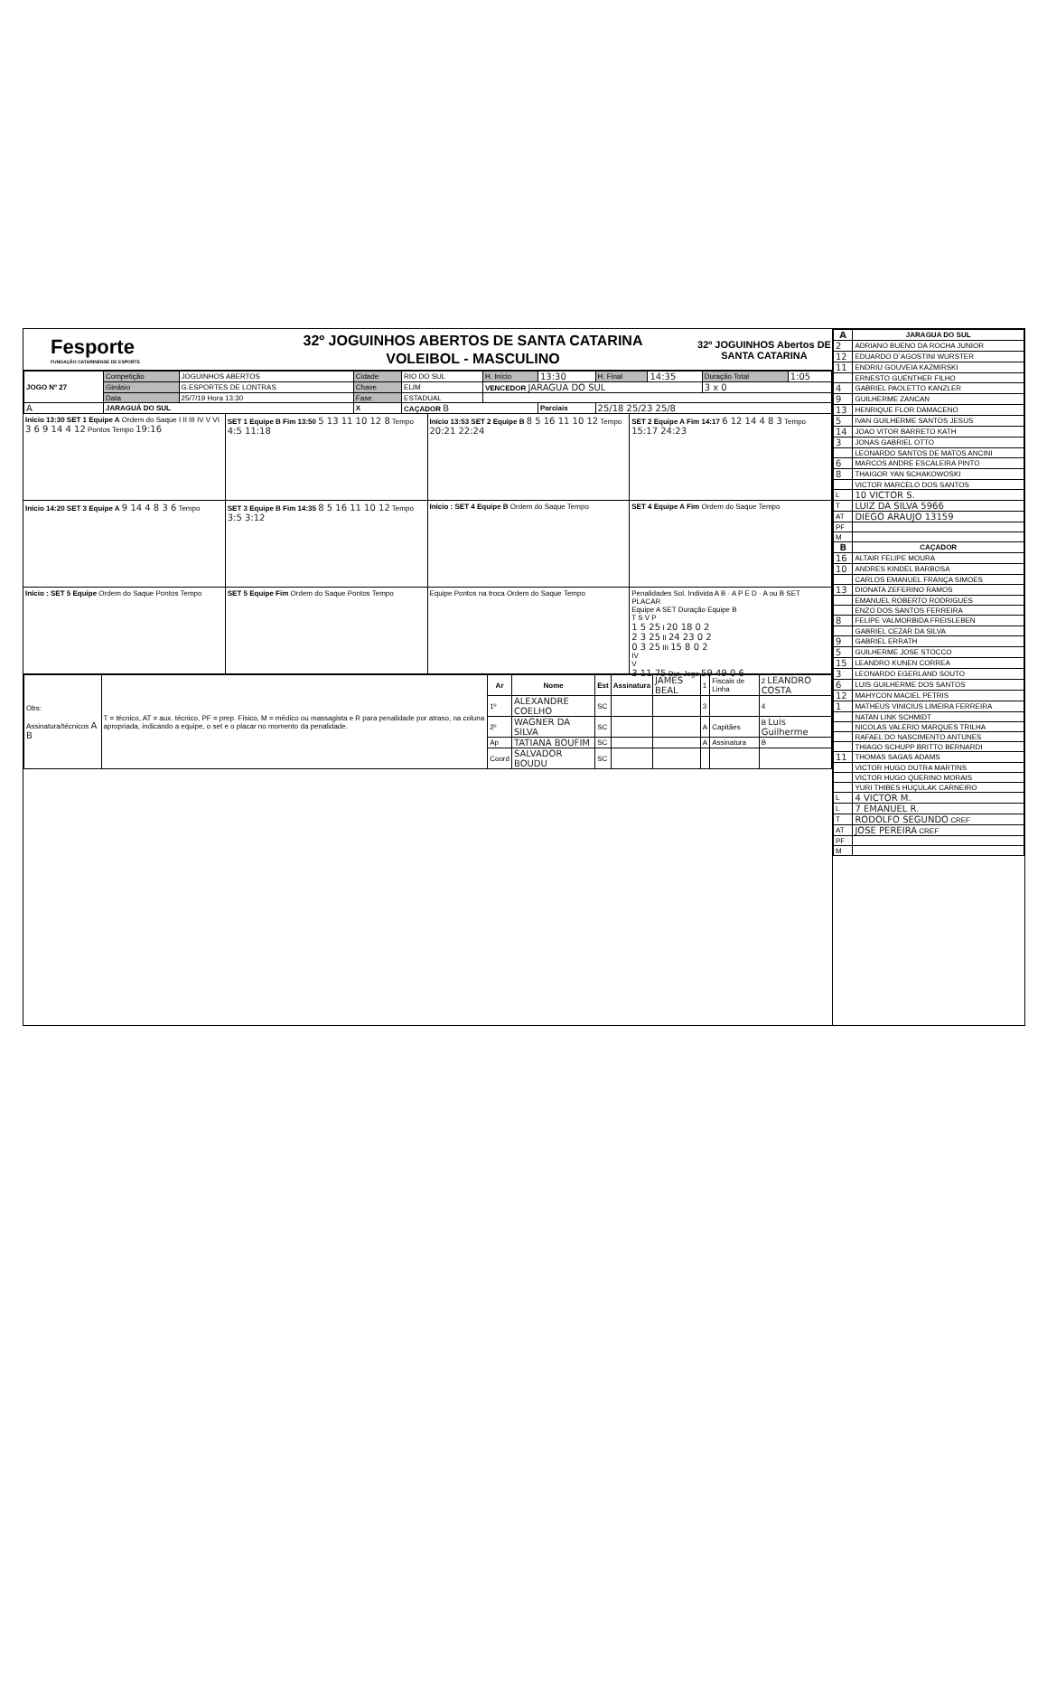Fesporte
FUNDAÇÃO CATARINENSE DE ESPORTE
32º JOGUINHOS ABERTOS DE SANTA CATARINA
VOLEIBOL - MASCULINO
32º JOGUINHOS Abertos DE SANTA CATARINA
| JOGO Nº 27 | Competição | JOGUINHOS ABERTOS | Cidade | RIO DO SUL | H. Início | 13:30 | H. Final | 14:35 | Duração Total | 1:05 |
| | Ginásio | G.ESPORTES DE LONTRAS | Chave | ELIM | VENCEDOR JARAGUA DO SUL | | | | 3 x 0 | |
| | Data | 25/7/19 Hora 13:30 | Fase | ESTADUAL | | | | | | |
| A | JARAGUÁ DO SUL | | X | CAÇADOR B | | Parciais | 25/18 25/23 25/8 | | | |
Início 13:30 SET 1 Equipe A Ordem do Saque I II III IV V VI 3 6 9 14 4 12 Pontos Tempo 19:16
SET 1 Equipe B Fim 13:50 5 13 11 10 12 8 Tempo 4:5 11:18
Início 13:53 SET 2 Equipe B 8 5 16 11 10 12 Tempo 20:21 22:24
SET 2 Equipe A Fim 14:17 6 12 14 4 8 3 Tempo 15:17 24:23
Início 14:20 SET 3 Equipe A 9 14 4 8 3 6 Tempo
SET 3 Equipe B Fim 14:35 8 5 16 11 10 12 Tempo 3:5 3:12
Início : SET 4 Equipe B Ordem do Saque Tempo
SET 4 Equipe A Fim Ordem do Saque Tempo
Início : SET 5 Equipe Ordem do Saque Pontos Tempo
SET 5 Equipe Fim Ordem do Saque Pontos Tempo
Equipe Pontos na troca Ordem do Saque Tempo
Penalidades Sol. Individa A B · A P E D · A ou B SET PLACAR
Equipe A SET Duração Equipe B
T S V P
1 5 25 I 20 18 0 2
2 3 25 II 24 23 0 2
0 3 25 III 15 8 0 2
IV
V
3 11 75 Dur. Jogo 59 49 0 6
| Obs: Assinatura/técnicos A B | T = técnico, AT = aux. técnico, PF = prep. Físico, M = médico ou massagista e R para penalidade por atraso, na coluna apropriada, indicando a equipe, o set e o placar no momento da penalidade. | Ar | Nome | Est | Assinatura | JAMES BEAL | 1 | Fiscais de Linha | 2 LEANDRO COSTA |
| | | 1º | ALEXANDRE COELHO | SC | | | 3 | | 4 |
| | | 2º | WAGNER DA SILVA | SC | | | A | Capitães | B Luis Guilherme |
| | | Ap | TATIANA BOUFIM | SC | | | A | Assinatura | B |
| | | Coord | SALVADOR BOUDU | SC | | | | | |
| A | JARAGUA DO SUL |
| --- | --- |
| 2 | ADRIANO BUENO DA ROCHA JUNIOR |
| 12 | EDUARDO D´AGOSTINI WURSTER |
| 11 | ENDRIU GOUVEIA KAZMIRSKI |
| | ERNESTO GUENTHER FILHO |
| 4 | GABRIEL PAOLETTO KANZLER |
| 9 | GUILHERME ZANCAN |
| 13 | HENRIQUE FLOR DAMACENO |
| 5 | IVAN GUILHERME SANTOS JESUS |
| 14 | JOAO VITOR BARRETO KATH |
| 3 | JONAS GABRIEL OTTO |
| | LEONARDO SANTOS DE MATOS ANCINI |
| 6 | MARCOS ANDRE ESCALEIRA PINTO |
| 8 | THAIGOR YAN SCHAKOWOSKI |
| | VICTOR MARCELO DOS SANTOS |
| L | 10 VICTOR S. |
| T | LUIZ DA SILVA 5966 |
| AT | DIEGO ARAUJO 13159 |
| PF | |
| M | |
| B | CAÇADOR |
| 16 | ALTAIR FELIPE MOURA |
| 10 | ANDRES KINDEL BARBOSA |
| | CARLOS EMANUEL FRANÇA SIMOES |
| 13 | DIONATA ZEFERINO RAMOS |
| | EMANUEL ROBERTO RODRIGUES |
| | ENZO DOS SANTOS FERREIRA |
| 8 | FELIPE VALMORBIDA FREISLEBEN |
| | GABRIEL CEZAR DA SILVA |
| 9 | GABRIEL ERRATH |
| 5 | GUILHERME JOSE STOCCO |
| 15 | LEANDRO KUNEN CORREA |
| 3 | LEONARDO EGERLAND SOUTO |
| 6 | LUIS GUILHERME DOS SANTOS |
| 12 | MAHYCON MACIEL PETRIS |
| 1 | MATHEUS VINICIUS LIMEIRA FERREIRA |
| | NATAN LINK SCHMIDT |
| | NICOLAS VALERIO MARQUES TRILHA |
| | RAFAEL DO NASCIMENTO ANTUNES |
| | THIAGO SCHUPP BRITTO BERNARDI |
| 11 | THOMAS SAGAS ADAMS |
| | VICTOR HUGO DUTRA MARTINS |
| | VICTOR HUGO QUERINO MORAIS |
| | YURI THIBES HUÇULAK CARNEIRO |
| L | 4 VICTOR M. |
| L | 7 EMANUEL R. |
| T | RODOLFO SEGUNDO CREF |
| AT | JOSE PEREIRA CREF |
| PF | |
| M | |